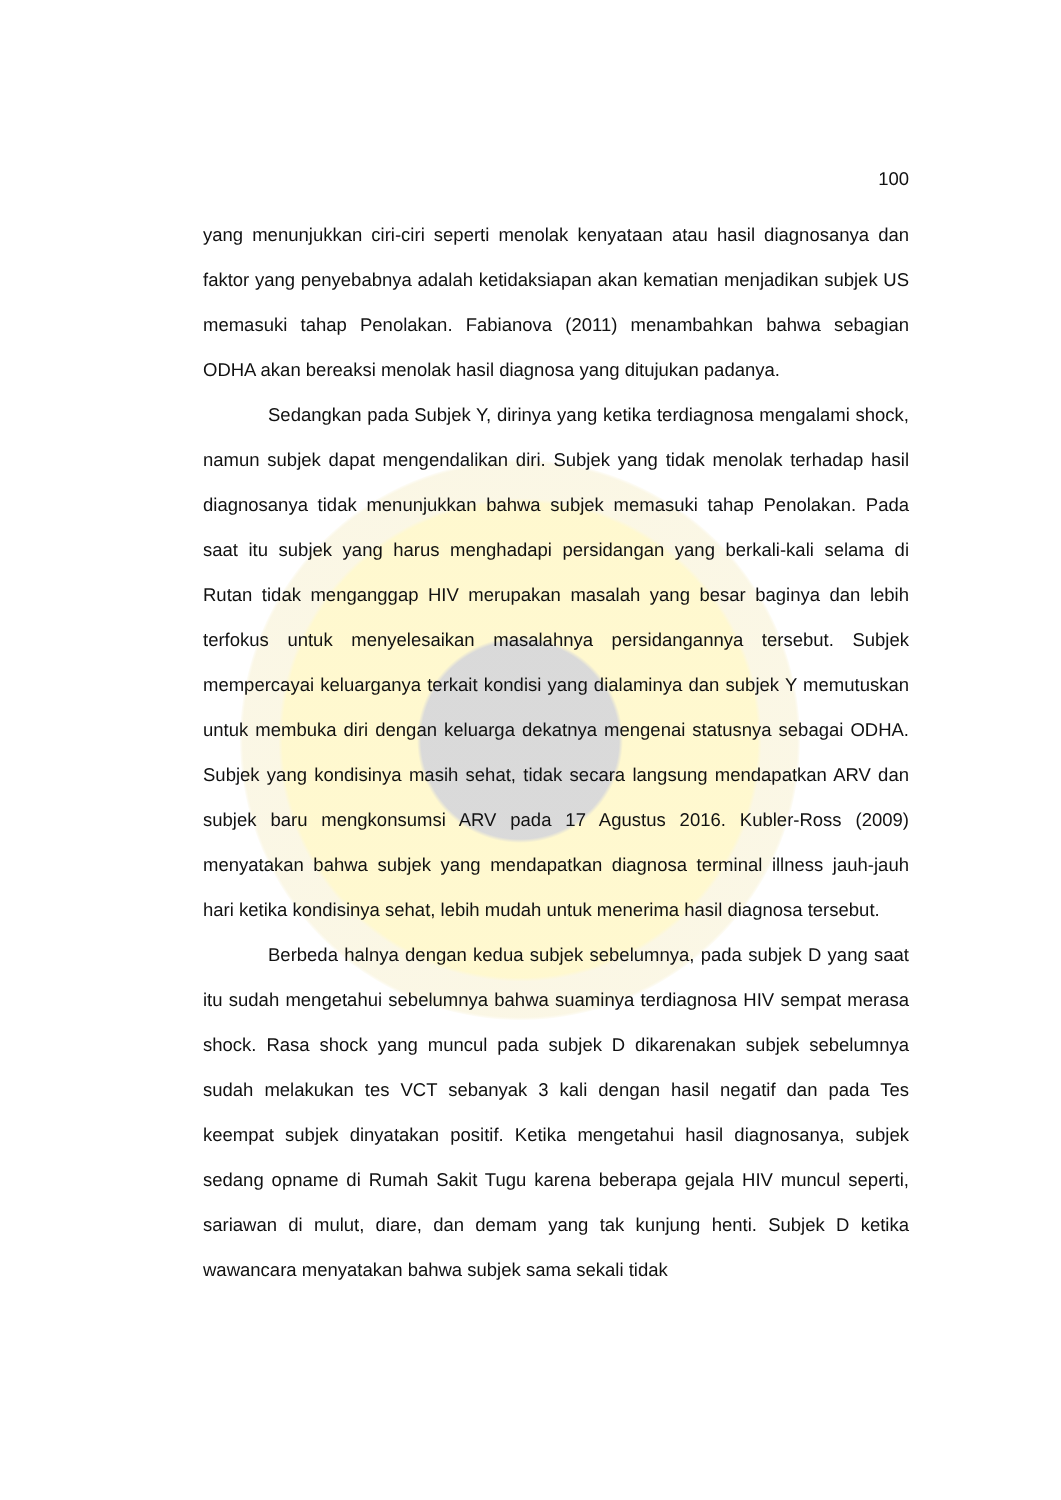100
yang menunjukkan ciri-ciri seperti menolak kenyataan atau hasil diagnosanya dan faktor yang penyebabnya adalah ketidaksiapan akan kematian menjadikan subjek US memasuki tahap Penolakan. Fabianova (2011) menambahkan bahwa sebagian ODHA akan bereaksi menolak hasil diagnosa yang ditujukan padanya.
Sedangkan pada Subjek Y, dirinya yang ketika terdiagnosa mengalami shock, namun subjek dapat mengendalikan diri. Subjek yang tidak menolak terhadap hasil diagnosanya tidak menunjukkan bahwa subjek memasuki tahap Penolakan. Pada saat itu subjek yang harus menghadapi persidangan yang berkali-kali selama di Rutan tidak menganggap HIV merupakan masalah yang besar baginya dan lebih terfokus untuk menyelesaikan masalahnya persidangannya tersebut. Subjek mempercayai keluarganya terkait kondisi yang dialaminya dan subjek Y memutuskan untuk membuka diri dengan keluarga dekatnya mengenai statusnya sebagai ODHA. Subjek yang kondisinya masih sehat, tidak secara langsung mendapatkan ARV dan subjek baru mengkonsumsi ARV pada 17 Agustus 2016. Kubler-Ross (2009) menyatakan bahwa subjek yang mendapatkan diagnosa terminal illness jauh-jauh hari ketika kondisinya sehat, lebih mudah untuk menerima hasil diagnosa tersebut.
Berbeda halnya dengan kedua subjek sebelumnya, pada subjek D yang saat itu sudah mengetahui sebelumnya bahwa suaminya terdiagnosa HIV sempat merasa shock. Rasa shock yang muncul pada subjek D dikarenakan subjek sebelumnya sudah melakukan tes VCT sebanyak 3 kali dengan hasil negatif dan pada Tes keempat subjek dinyatakan positif. Ketika mengetahui hasil diagnosanya, subjek sedang opname di Rumah Sakit Tugu karena beberapa gejala HIV muncul seperti, sariawan di mulut, diare, dan demam yang tak kunjung henti. Subjek D ketika wawancara menyatakan bahwa subjek sama sekali tidak